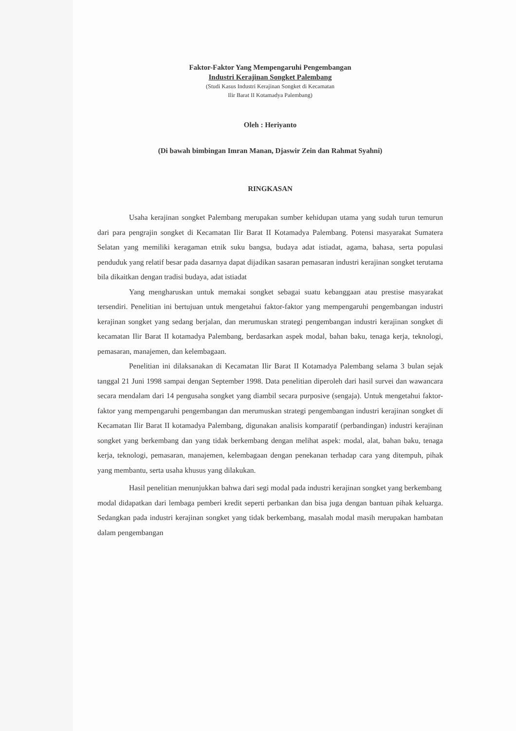Faktor-Faktor Yang Mempengaruhi Pengembangan
Industri Kerajinan Songket Palembang
(Studi Kasus Industri Kerajinan Songket di Kecamatan
Ilir Barat II Kotamadya Palembang)
Oleh : Heriyanto
(Di bawah bimbingan Imran Manan, Djaswir Zein dan Rahmat Syahni)
RINGKASAN
Usaha kerajinan songket Palembang merupakan sumber kehidupan utama yang sudah turun temurun dari para pengrajin songket di Kecamatan Ilir Barat II Kotamadya Palembang. Potensi masyarakat Sumatera Selatan yang memiliki keragaman etnik suku bangsa, budaya adat istiadat, agama, bahasa, serta populasi penduduk yang relatif besar pada dasarnya dapat dijadikan sasaran pemasaran industri kerajinan songket terutama bila dikaitkan dengan tradisi budaya, adat istiadat
Yang mengharuskan untuk memakai songket sebagai suatu kebanggaan atau prestise masyarakat tersendiri. Penelitian ini bertujuan untuk mengetahui faktor-faktor yang mempengaruhi pengembangan industri kerajinan songket yang sedang berjalan, dan merumuskan strategi pengembangan industri kerajinan songket di kecamatan Ilir Barat II kotamadya Palembang, berdasarkan aspek modal, bahan baku, tenaga kerja, teknologi, pemasaran, manajemen, dan kelembagaan.
Penelitian ini dilaksanakan di Kecamatan Ilir Barat II Kotamadya Palembang selama 3 bulan sejak tanggal 21 Juni 1998 sampai dengan September 1998. Data penelitian diperoleh dari hasil survei dan wawancara secara mendalam dari 14 pengusaha songket yang diambil secara purposive (sengaja). Untuk mengetahui faktor-faktor yang mempengaruhi pengembangan dan merumuskan strategi pengembangan industri kerajinan songket di Kecamatan Ilir Barat II kotamadya Palembang, digunakan analisis komparatif (perbandingan) industri kerajinan songket yang berkembang dan yang tidak berkembang dengan melihat aspek: modal, alat, bahan baku, tenaga kerja, teknologi, pemasaran, manajemen, kelembagaan dengan penekanan terhadap cara yang ditempuh, pihak yang membantu, serta usaha khusus yang dilakukan.
Hasil penelitian menunjukkan bahwa dari segi modal pada industri kerajinan songket yang berkembang
modal didapatkan dari lembaga pemberi kredit seperti perbankan dan bisa juga dengan bantuan pihak keluarga. Sedangkan pada industri kerajinan songket yang tidak berkembang, masalah modal masih merupakan hambatan dalam pengembangan